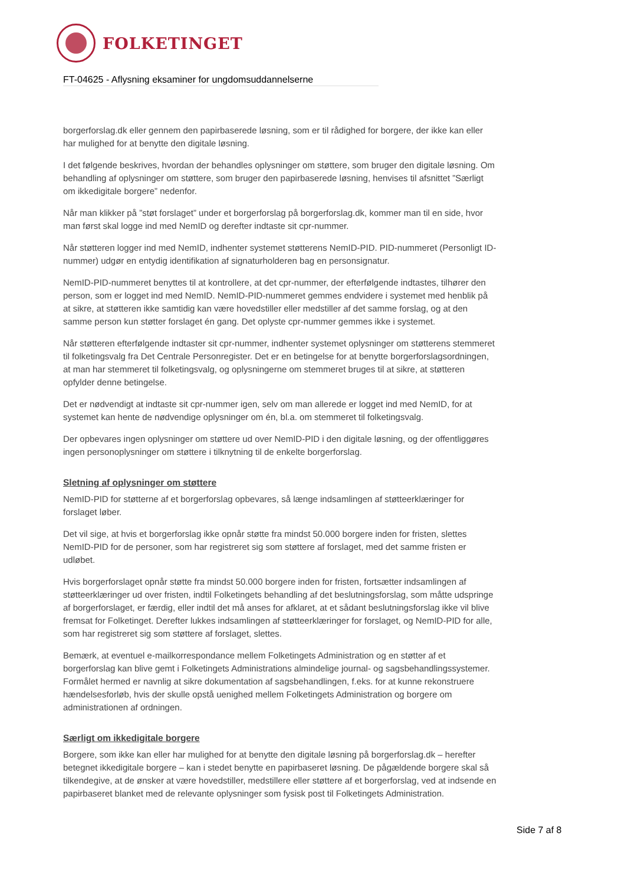FOLKETINGET
FT-04625 - Aflysning eksaminer for ungdomsuddannelserne
borgerforslag.dk eller gennem den papirbaserede løsning, som er til rådighed for borgere, der ikke kan eller har mulighed for at benytte den digitale løsning.
I det følgende beskrives, hvordan der behandles oplysninger om støttere, som bruger den digitale løsning. Om behandling af oplysninger om støttere, som bruger den papirbaserede løsning, henvises til afsnittet ”Særligt om ikkedigitale borgere” nedenfor.
Når man klikker på ”støt forslaget” under et borgerforslag på borgerforslag.dk, kommer man til en side, hvor man først skal logge ind med NemID og derefter indtaste sit cpr-nummer.
Når støtteren logger ind med NemID, indhenter systemet støtterens NemID-PID. PID-nummeret (Personligt ID-nummer) udgør en entydig identifikation af signaturholderen bag en personsignatur.
NemID-PID-nummeret benyttes til at kontrollere, at det cpr-nummer, der efterfølgende indtastes, tilhører den person, som er logget ind med NemID. NemID-PID-nummeret gemmes endvidere i systemet med henblik på at sikre, at støtteren ikke samtidig kan være hovedstiller eller medstiller af det samme forslag, og at den samme person kun støtter forslaget én gang. Det oplyste cpr-nummer gemmes ikke i systemet.
Når støtteren efterfølgende indtaster sit cpr-nummer, indhenter systemet oplysninger om støtterens stemmeret til folketingsvalg fra Det Centrale Personregister. Det er en betingelse for at benytte borgerforslagsordningen, at man har stemmeret til folketingsvalg, og oplysningerne om stemmeret bruges til at sikre, at støtteren opfylder denne betingelse.
Det er nødvendigt at indtaste sit cpr-nummer igen, selv om man allerede er logget ind med NemID, for at systemet kan hente de nødvendige oplysninger om én, bl.a. om stemmeret til folketingsvalg.
Der opbevares ingen oplysninger om støttere ud over NemID-PID i den digitale løsning, og der offentliggøres ingen personoplysninger om støttere i tilknytning til de enkelte borgerforslag.
Sletning af oplysninger om støttere
NemID-PID for støtterne af et borgerforslag opbevares, så længe indsamlingen af støtteerklæringer for forslaget løber.
Det vil sige, at hvis et borgerforslag ikke opnår støtte fra mindst 50.000 borgere inden for fristen, slettes NemID-PID for de personer, som har registreret sig som støttere af forslaget, med det samme fristen er udløbet.
Hvis borgerforslaget opnår støtte fra mindst 50.000 borgere inden for fristen, fortsætter indsamlingen af støtteerklæringer ud over fristen, indtil Folketingets behandling af det beslutningsforslag, som måtte udspringe af borgerforslaget, er færdig, eller indtil det må anses for afklaret, at et sådant beslutningsforslag ikke vil blive fremsat for Folketinget. Derefter lukkes indsamlingen af støtteerklæringer for forslaget, og NemID-PID for alle, som har registreret sig som støttere af forslaget, slettes.
Bemærk, at eventuel e-mailkorrespondance mellem Folketingets Administration og en støtter af et borgerforslag kan blive gemt i Folketingets Administrations almindelige journal- og sagsbehandlingssystemer. Formålet hermed er navnlig at sikre dokumentation af sagsbehandlingen, f.eks. for at kunne rekonstruere hændelsesforløb, hvis der skulle opstå uenighed mellem Folketingets Administration og borgere om administrationen af ordningen.
Særligt om ikkedigitale borgere
Borgere, som ikke kan eller har mulighed for at benytte den digitale løsning på borgerforslag.dk – herefter betegnet ikkedigitale borgere – kan i stedet benytte en papirbaseret løsning. De pågældende borgere skal så tilkendegive, at de ønsker at være hovedstiller, medstillere eller støttere af et borgerforslag, ved at indsende en papirbaseret blanket med de relevante oplysninger som fysisk post til Folketingets Administration.
Side 7 af 8